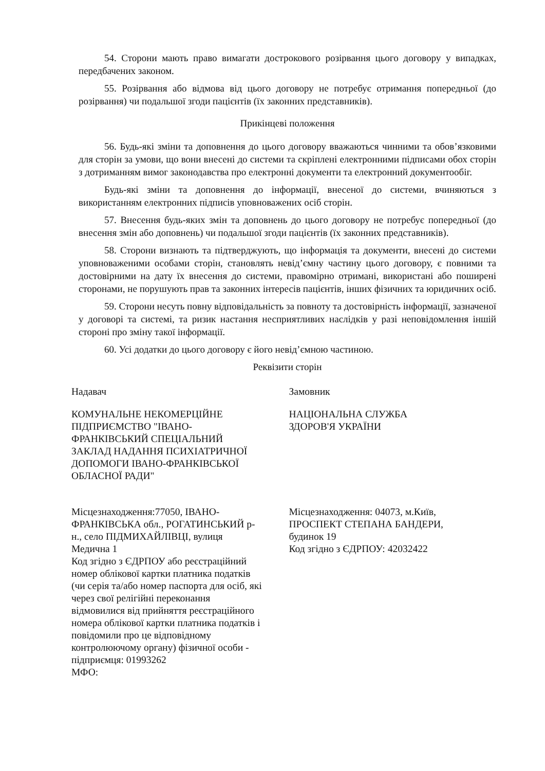54. Сторони мають право вимагати дострокового розірвання цього договору у випадках, передбачених законом.
55. Розірвання або відмова від цього договору не потребує отримання попередньої (до розірвання) чи подальшої згоди пацієнтів (їх законних представників).
Прикінцеві положення
56. Будь-які зміни та доповнення до цього договору вважаються чинними та обов’язковими для сторін за умови, що вони внесені до системи та скріплені електронними підписами обох сторін з дотриманням вимог законодавства про електронні документи та електронний документообіг.
Будь-які зміни та доповнення до інформації, внесеної до системи, вчиняються з використанням електронних підписів уповноважених осіб сторін.
57. Внесення будь-яких змін та доповнень до цього договору не потребує попередньої (до внесення змін або доповнень) чи подальшої згоди пацієнтів (їх законних представників).
58. Сторони визнають та підтверджують, що інформація та документи, внесені до системи уповноваженими особами сторін, становлять невід’ємну частину цього договору, є повними та достовірними на дату їх внесення до системи, правомірно отримані, використані або поширені сторонами, не порушують прав та законних інтересів пацієнтів, інших фізичних та юридичних осіб.
59. Сторони несуть повну відповідальність за повноту та достовірність інформації, зазначеної у договорі та системі, та ризик настання несприятливих наслідків у разі неповідомлення іншій стороні про зміну такої інформації.
60. Усі додатки до цього договору є його невід’ємною частиною.
Реквізити сторін
Надавач
КОМУНАЛЬНЕ НЕКОМЕРЦІЙНЕ
ПІДПРИЄМСТВО "ІВАНО-
ФРАНКІВСЬКИЙ СПЕЦІАЛЬНИЙ
ЗАКЛАД НАДАННЯ ПСИХІАТРИЧНОЇ
ДОПОМОГИ ІВАНО-ФРАНКІВСЬКОЇ
ОБЛАСНОЇ РАДИ"
Місцезнаходження:77050, ІВАНО-
ФРАНКІВСЬКА обл., РОГАТИНСЬКИЙ р-
н., село ПІДМИХАЙЛІВЦІ, вулиця
Медична 1
Код згідно з ЄДРПОУ або реєстраційний
номер облікової картки платника податків
(чи серія та/або номер паспорта для осіб, які
через свої релігійні переконання
відмовилися від прийняття реєстраційного
номера облікової картки платника податків і
повідомили про це відповідному
контролюючому органу) фізичної особи -
підприємця: 01993262
МФО:
Замовник
НАЦІОНАЛЬНА СЛУЖБА
ЗДОРОВ'Я УКРАЇНИ
Місцезнаходження: 04073, м.Київ,
ПРОСПЕКТ СТЕПАНА БАНДЕРИ,
будинок 19
Код згідно з ЄДРПОУ: 42032422